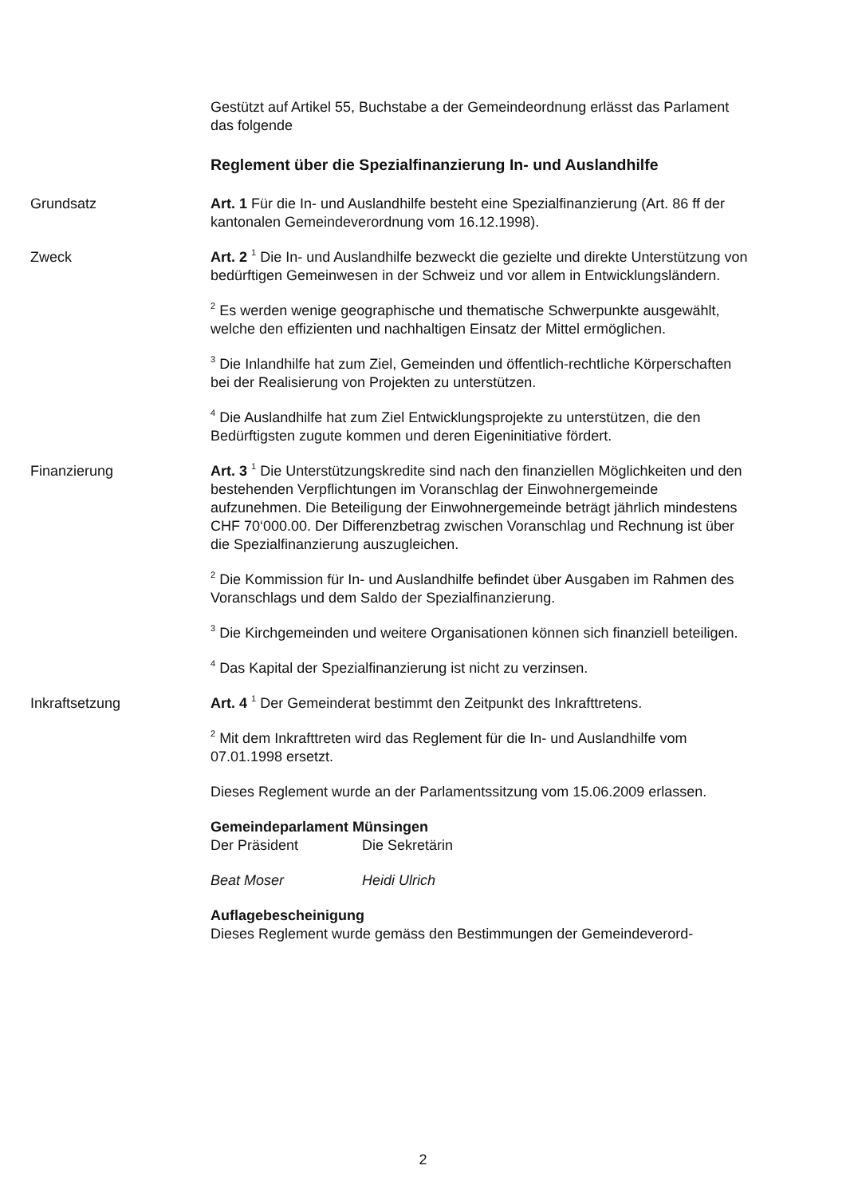Gestützt auf Artikel 55, Buchstabe a der Gemeindeordnung erlässt das Parlament das folgende
Reglement über die Spezialfinanzierung In- und Auslandhilfe
Grundsatz Art. 1 Für die In- und Auslandhilfe besteht eine Spezialfinanzierung (Art. 86 ff der kantonalen Gemeindeverordnung vom 16.12.1998).
Zweck Art. 2 <sup>1</sup> Die In- und Auslandhilfe bezweckt die gezielte und direkte Unterstützung von bedürftigen Gemeinwesen in der Schweiz und vor allem in Entwicklungsländern.
<sup>2</sup> Es werden wenige geographische und thematische Schwerpunkte ausgewählt, welche den effizienten und nachhaltigen Einsatz der Mittel ermöglichen.
<sup>3</sup> Die Inlandhilfe hat zum Ziel, Gemeinden und öffentlich-rechtliche Körperschaften bei der Realisierung von Projekten zu unterstützen.
<sup>4</sup> Die Auslandhilfe hat zum Ziel Entwicklungsprojekte zu unterstützen, die den Bedürftigsten zugute kommen und deren Eigeninitiative fördert.
Finanzierung Art. 3 <sup>1</sup> Die Unterstützungskredite sind nach den finanziellen Möglichkeiten und den bestehenden Verpflichtungen im Voranschlag der Einwohnergemeinde aufzunehmen. Die Beteiligung der Einwohnergemeinde beträgt jährlich mindestens CHF 70‘000.00. Der Differenzbetrag zwischen Voranschlag und Rechnung ist über die Spezialfinanzierung auszugleichen.
<sup>2</sup> Die Kommission für In- und Auslandhilfe befindet über Ausgaben im Rahmen des Voranschlags und dem Saldo der Spezialfinanzierung.
<sup>3</sup> Die Kirchgemeinden und weitere Organisationen können sich finanziell beteiligen.
<sup>4</sup> Das Kapital der Spezialfinanzierung ist nicht zu verzinsen.
Inkraftsetzung Art. 4 <sup>1</sup> Der Gemeinderat bestimmt den Zeitpunkt des Inkrafttretens.
<sup>2</sup> Mit dem Inkrafttreten wird das Reglement für die In- und Auslandhilfe vom 07.01.1998 ersetzt.
Dieses Reglement wurde an der Parlamentssitzung vom 15.06.2009 erlassen.
Gemeindeparlament Münsingen
Der Präsident Die Sekretärin
Beat Moser Heidi Ulrich
Auflagebescheinigung
Dieses Reglement wurde gemäss den Bestimmungen der Gemeindeverord-
2